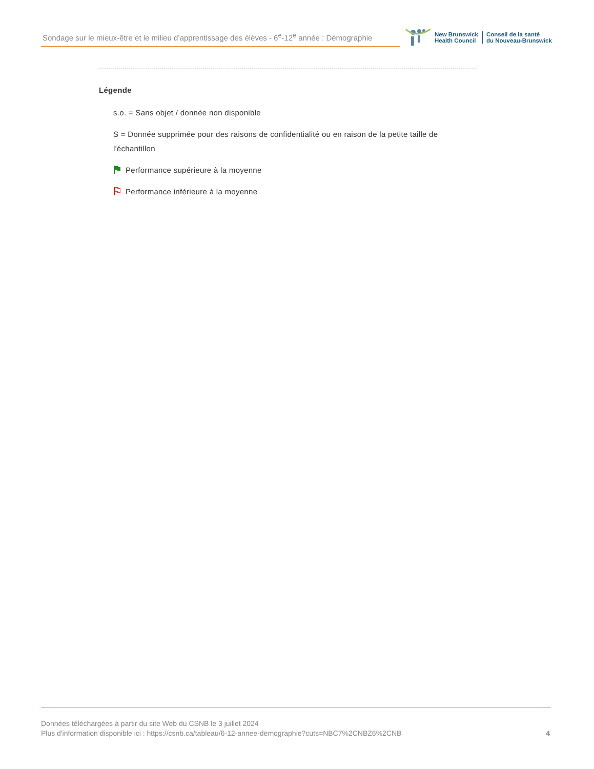Sondage sur le mieux-être et le milieu d’apprentissage des élèves - 6<sup>e</sup>-12<sup>e</sup> année : Démographie
New Brunswick
Health Council
Conseil de la santé
du Nouveau-Brunswick
Légende
s.o. = Sans objet / donnée non disponible
S = Donnée supprimée pour des raisons de confidentialité ou en raison de la petite taille de l'échantillon
Performance supérieure à la moyenne
Performance inférieure à la moyenne
Données téléchargées à partir du site Web du CSNB le 3 juillet 2024
Plus d'information disponible ici : https://csnb.ca/tableau/6-12-annee-demographie?cuts=NBC7%2CNBZ6%2CNB
4